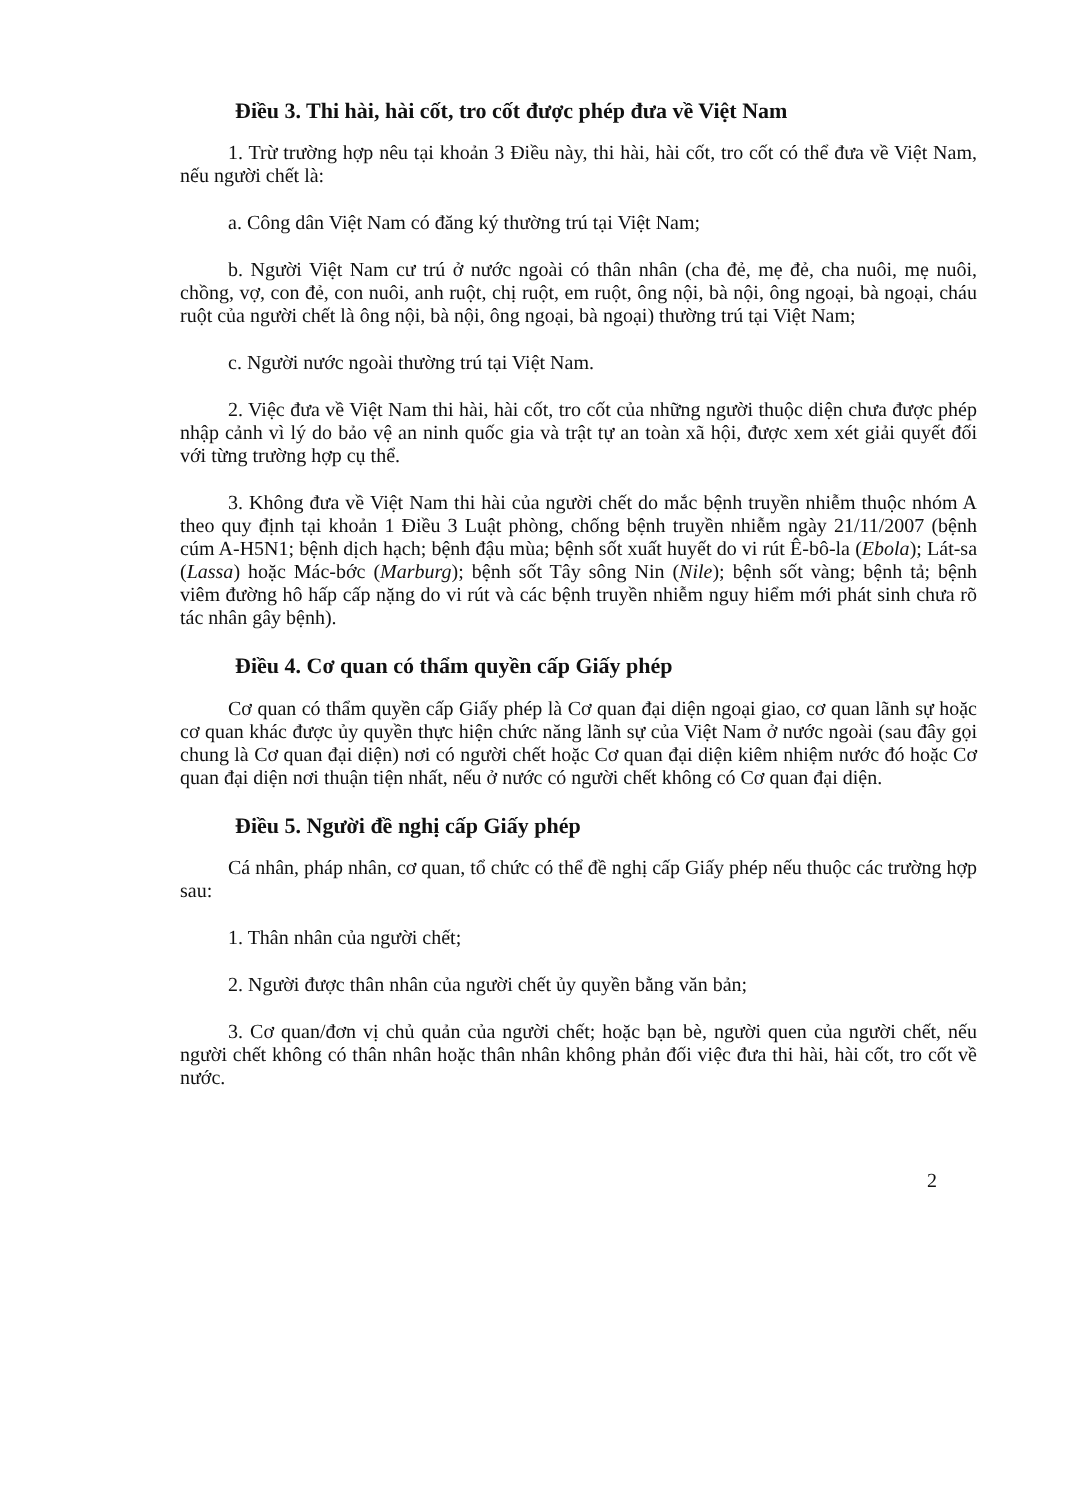Điều 3. Thi hài, hài cốt, tro cốt được phép đưa về Việt Nam
1. Trừ trường hợp nêu tại khoản 3 Điều này, thi hài, hài cốt, tro cốt có thể đưa về Việt Nam, nếu người chết là:
a. Công dân Việt Nam có đăng ký thường trú tại Việt Nam;
b. Người Việt Nam cư trú ở nước ngoài có thân nhân (cha đẻ, mẹ đẻ, cha nuôi, mẹ nuôi, chồng, vợ, con đẻ, con nuôi, anh ruột, chị ruột, em ruột, ông nội, bà nội, ông ngoại, bà ngoại, cháu ruột của người chết là ông nội, bà nội, ông ngoại, bà ngoại) thường trú tại Việt Nam;
c. Người nước ngoài thường trú tại Việt Nam.
2. Việc đưa về Việt Nam thi hài, hài cốt, tro cốt của những người thuộc diện chưa được phép nhập cảnh vì lý do bảo vệ an ninh quốc gia và trật tự an toàn xã hội, được xem xét giải quyết đối với từng trường hợp cụ thể.
3. Không đưa về Việt Nam thi hài của người chết do mắc bệnh truyền nhiễm thuộc nhóm A theo quy định tại khoản 1 Điều 3 Luật phòng, chống bệnh truyền nhiễm ngày 21/11/2007 (bệnh cúm A-H5N1; bệnh dịch hạch; bệnh đậu mùa; bệnh sốt xuất huyết do vi rút Ê-bô-la (Ebola); Lát-sa (Lassa) hoặc Mác-bớc (Marburg); bệnh sốt Tây sông Nin (Nile); bệnh sốt vàng; bệnh tả; bệnh viêm đường hô hấp cấp nặng do vi rút và các bệnh truyền nhiễm nguy hiểm mới phát sinh chưa rõ tác nhân gây bệnh).
Điều 4. Cơ quan có thẩm quyền cấp Giấy phép
Cơ quan có thẩm quyền cấp Giấy phép là Cơ quan đại diện ngoại giao, cơ quan lãnh sự hoặc cơ quan khác được ủy quyền thực hiện chức năng lãnh sự của Việt Nam ở nước ngoài (sau đây gọi chung là Cơ quan đại diện) nơi có người chết hoặc Cơ quan đại diện kiêm nhiệm nước đó hoặc Cơ quan đại diện nơi thuận tiện nhất, nếu ở nước có người chết không có Cơ quan đại diện.
Điều 5. Người đề nghị cấp Giấy phép
Cá nhân, pháp nhân, cơ quan, tổ chức có thể đề nghị cấp Giấy phép nếu thuộc các trường hợp sau:
1. Thân nhân của người chết;
2. Người được thân nhân của người chết ủy quyền bằng văn bản;
3. Cơ quan/đơn vị chủ quản của người chết; hoặc bạn bè, người quen của người chết, nếu người chết không có thân nhân hoặc thân nhân không phản đối việc đưa thi hài, hài cốt, tro cốt về nước.
2